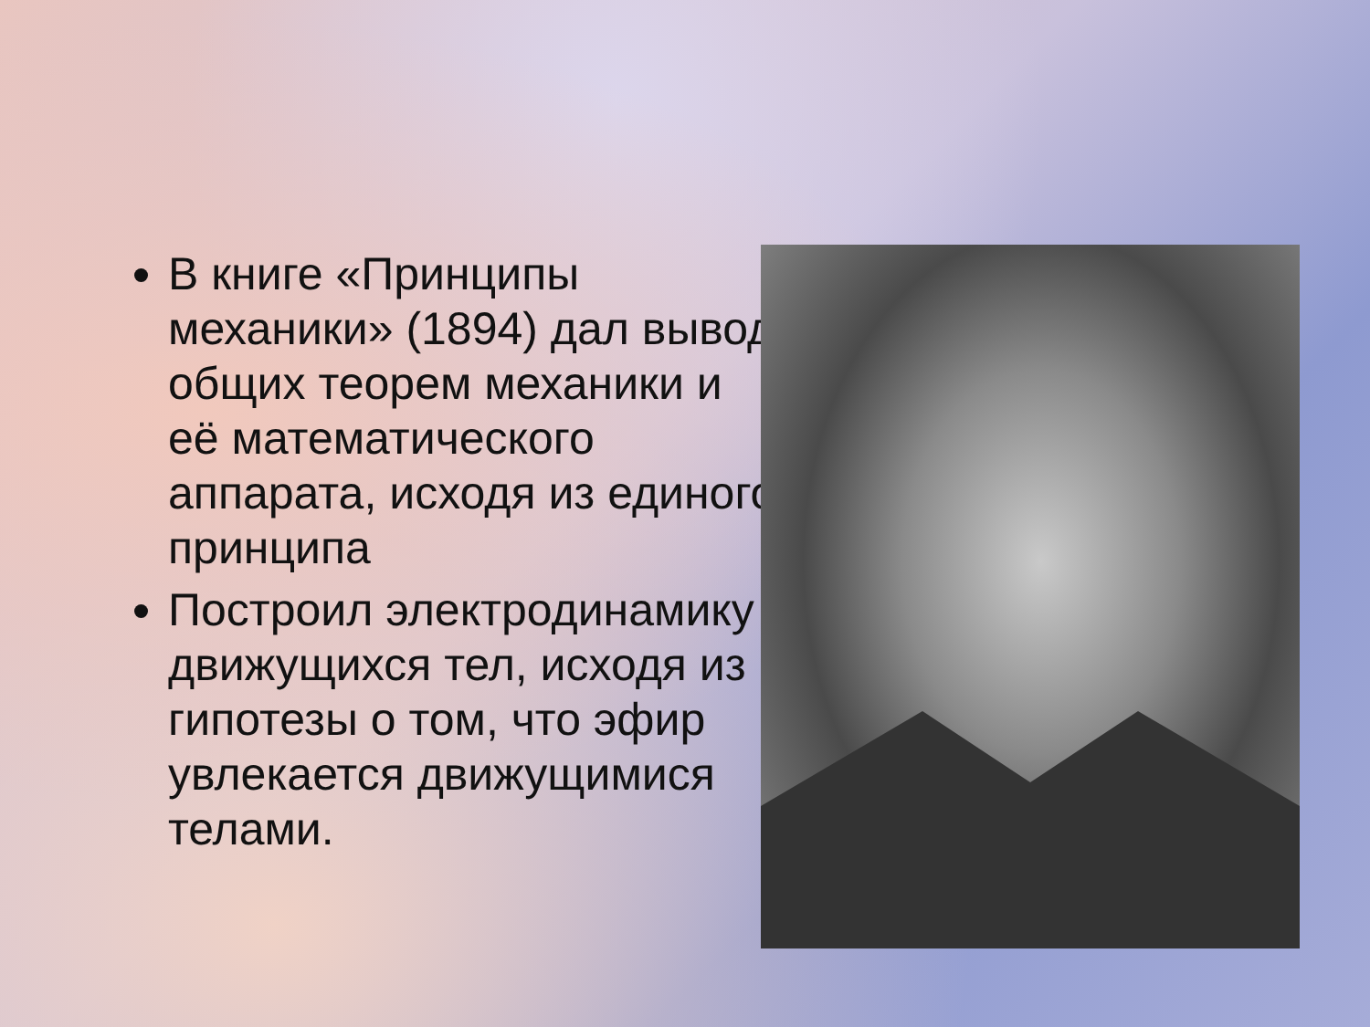В книге «Принципы механики» (1894) дал вывод общих теорем механики и её математического аппарата, исходя из единого принципа
Построил электродинамику движущихся тел, исходя из гипотезы о том, что эфир увлекается движущимися телами.